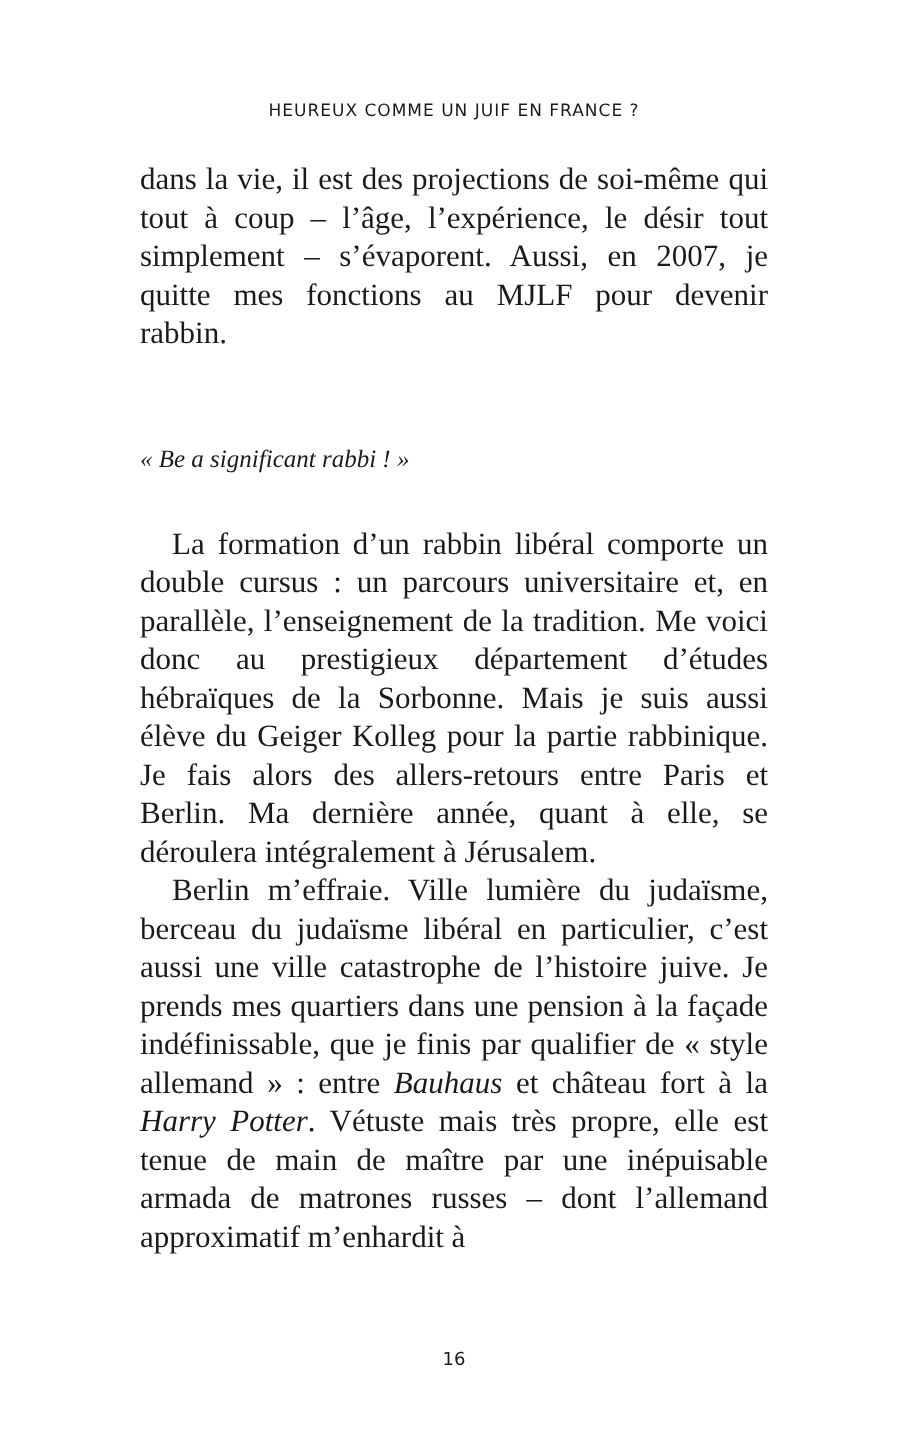HEUREUX COMME UN JUIF EN FRANCE ?
dans la vie, il est des projections de soi-même qui tout à coup – l’âge, l’expérience, le désir tout simplement – s’évaporent. Aussi, en 2007, je quitte mes fonctions au MJLF pour devenir rabbin.
« Be a significant rabbi ! »
La formation d’un rabbin libéral comporte un double cursus : un parcours universitaire et, en parallèle, l’enseignement de la tradition. Me voici donc au prestigieux département d’études hébraïques de la Sorbonne. Mais je suis aussi élève du Geiger Kolleg pour la partie rabbinique. Je fais alors des allers-retours entre Paris et Berlin. Ma dernière année, quant à elle, se déroulera intégralement à Jérusalem.
Berlin m’effraie. Ville lumière du judaïsme, berceau du judaïsme libéral en particulier, c’est aussi une ville catastrophe de l’histoire juive. Je prends mes quartiers dans une pension à la façade indéfinissable, que je finis par qualifier de « style allemand » : entre Bauhaus et château fort à la Harry Potter. Vétuste mais très propre, elle est tenue de main de maître par une inépuisable armada de matrones russes – dont l’allemand approximatif m’enhardit à
16